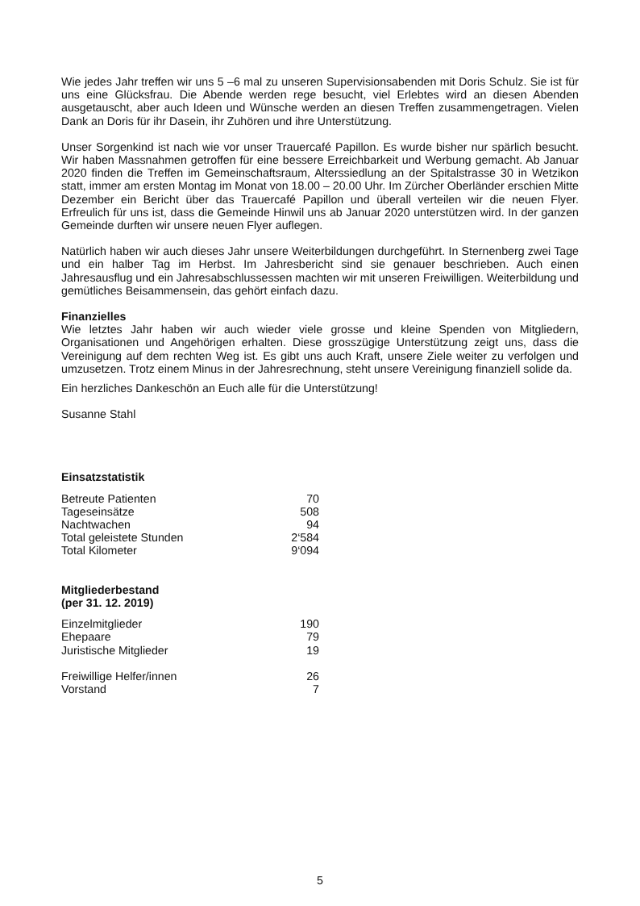Wie jedes Jahr treffen wir uns 5 –6 mal zu unseren Supervisionsabenden mit Doris Schulz. Sie ist für uns eine Glücksfrau. Die Abende werden rege besucht, viel Erlebtes wird an diesen Abenden ausgetauscht, aber auch Ideen und Wünsche werden an diesen Treffen zusammengetragen. Vielen Dank an Doris für ihr Dasein, ihr Zuhören und ihre Unterstützung.
Unser Sorgenkind ist nach wie vor unser Trauercafé Papillon. Es wurde bisher nur spärlich besucht. Wir haben Massnahmen getroffen für eine bessere Erreichbarkeit und Werbung gemacht. Ab Januar 2020 finden die Treffen im Gemeinschaftsraum, Alterssiedlung an der Spitalstrasse 30 in Wetzikon statt, immer am ersten Montag im Monat von 18.00 – 20.00 Uhr. Im Zürcher Oberländer erschien Mitte Dezember ein Bericht über das Trauercafé Papillon und überall verteilen wir die neuen Flyer. Erfreulich für uns ist, dass die Gemeinde Hinwil uns ab Januar 2020 unterstützen wird. In der ganzen Gemeinde durften wir unsere neuen Flyer auflegen.
Natürlich haben wir auch dieses Jahr unsere Weiterbildungen durchgeführt. In Sternenberg zwei Tage und ein halber Tag im Herbst. Im Jahresbericht sind sie genauer beschrieben. Auch einen Jahresausflug und ein Jahresabschlussessen machten wir mit unseren Freiwilligen. Weiterbildung und gemütliches Beisammensein, das gehört einfach dazu.
Finanzielles
Wie letztes Jahr haben wir auch wieder viele grosse und kleine Spenden von Mitgliedern, Organisationen und Angehörigen erhalten. Diese grosszügige Unterstützung zeigt uns, dass die Vereinigung auf dem rechten Weg ist. Es gibt uns auch Kraft, unsere Ziele weiter zu verfolgen und umzusetzen. Trotz einem Minus in der Jahresrechnung, steht unsere Vereinigung finanziell solide da.
Ein herzliches Dankeschön an Euch alle für die Unterstützung!
Susanne Stahl
Einsatzstatistik
| Betreute Patienten | 70 |
| Tageseinsätze | 508 |
| Nachtwachen | 94 |
| Total geleistete Stunden | 2‘584 |
| Total Kilometer | 9‘094 |
Mitgliederbestand
(per 31. 12. 2019)
| Einzelmitglieder | 190 |
| Ehepaare | 79 |
| Juristische Mitglieder | 19 |
| Freiwillige Helfer/innen | 26 |
| Vorstand | 7 |
5